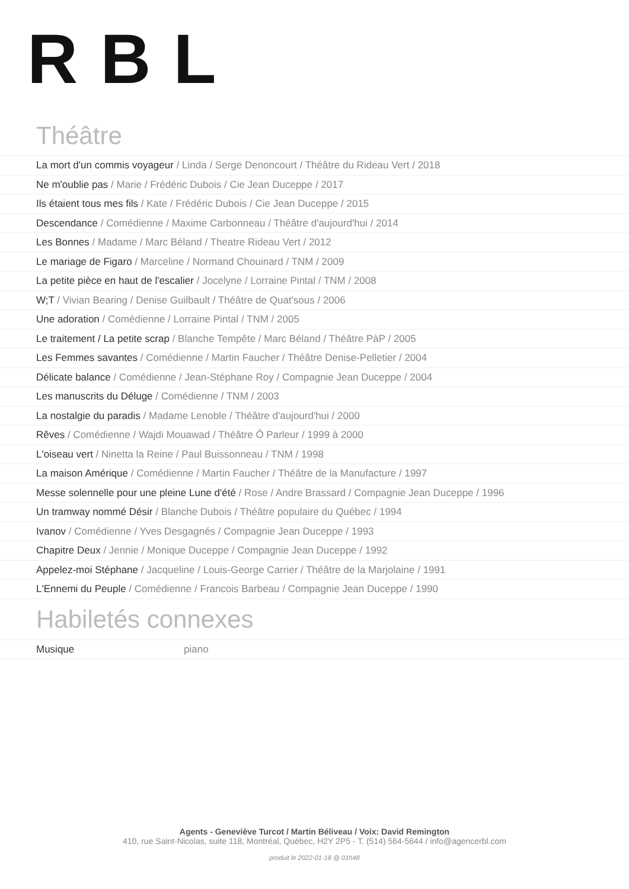RBL
Théâtre
La mort d'un commis voyageur / Linda / Serge Denoncourt / Théâtre du Rideau Vert / 2018
Ne m'oublie pas / Marie / Frédéric Dubois / Cie Jean Duceppe / 2017
Ils étaient tous mes fils / Kate / Frédéric Dubois / Cie Jean Duceppe / 2015
Descendance / Comédienne / Maxime Carbonneau / Théâtre d'aujourd'hui / 2014
Les Bonnes / Madame / Marc Béland / Theatre Rideau Vert / 2012
Le mariage de Figaro / Marceline / Normand Chouinard / TNM / 2009
La petite pièce en haut de l'escalier / Jocelyne / Lorraine Pintal / TNM / 2008
W;T / Vivian Bearing / Denise Guilbault / Théâtre de Quat'sous / 2006
Une adoration / Comédienne / Lorraine Pintal / TNM / 2005
Le traitement / La petite scrap / Blanche Tempête / Marc Béland / Théâtre PàP / 2005
Les Femmes savantes / Comédienne / Martin Faucher / Théâtre Denise-Pelletier / 2004
Délicate balance / Comédienne / Jean-Stéphane Roy / Compagnie Jean Duceppe / 2004
Les manuscrits du Déluge / Comédienne / TNM / 2003
La nostalgie du paradis / Madame Lenoble / Théâtre d'aujourd'hui / 2000
Rêves / Comédienne / Wajdi Mouawad / Théâtre Ô Parleur / 1999 à 2000
L'oiseau vert / Ninetta la Reine / Paul Buissonneau / TNM / 1998
La maison Amérique / Comédienne / Martin Faucher / Théâtre de la Manufacture / 1997
Messe solennelle pour une pleine Lune d'été / Rose / Andre Brassard / Compagnie Jean Duceppe / 1996
Un tramway nommé Désir / Blanche Dubois / Théâtre populaire du Québec / 1994
Ivanov / Comédienne / Yves Desgagnés / Compagnie Jean Duceppe / 1993
Chapitre Deux / Jennie / Monique Duceppe / Compagnie Jean Duceppe / 1992
Appelez-moi Stéphane / Jacqueline / Louis-George Carrier / Théâtre de la Marjolaine / 1991
L'Ennemi du Peuple / Comédienne / Francois Barbeau / Compagnie Jean Duceppe / 1990
Habiletés connexes
Musique piano
Agents - Geneviève Turcot / Martin Béliveau / Voix: David Remington
410, rue Saint-Nicolas, suite 118, Montréal, Québec, H2Y 2P5 - T. (514) 564-5644 / info@agencerbl.com
produit le 2022-01-18 @ 01h48